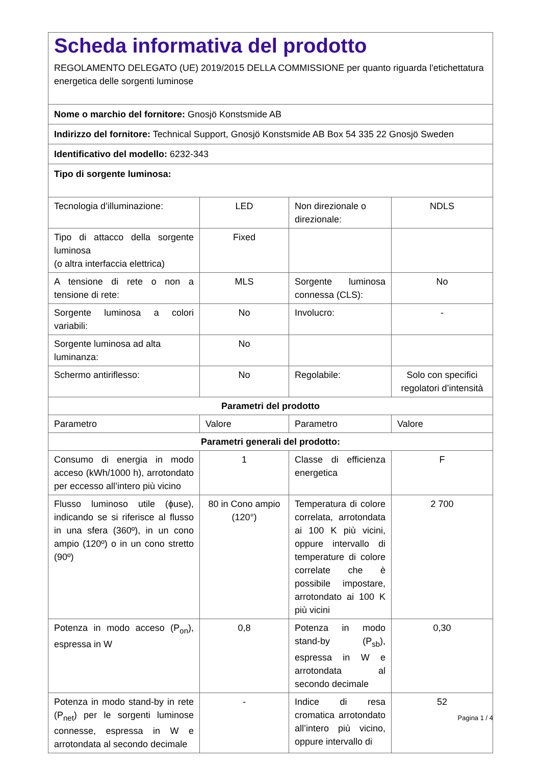| Scheda informativa del prodotto REGOLAMENTO DELEGATO (UE) 2019/2015 DELLA COMMISSIONE per quanto riguarda l'etichettatura energetica delle sorgenti luminose | | | |
| Nome o marchio del fornitore: Gnosjö Konstsmide AB | | | |
| Indirizzo del fornitore: Technical Support, Gnosjö Konstsmide AB Box 54 335 22 Gnosjö Sweden | | | |
| Identificativo del modello: 6232-343 | | | |
| Tipo di sorgente luminosa: | | | |
| Tecnologia d’illuminazione: | LED | Non direzionale o direzionale: | NDLS |
| Tipo di attacco della sorgente luminosa (o altra interfaccia elettrica) | Fixed | | |
| A tensione di rete o non a tensione di rete: | MLS | Sorgente luminosa connessa (CLS): | No |
| Sorgente luminosa a colori variabili: | No | Involucro: | - |
| Sorgente luminosa ad alta luminanza: | No | | |
| Schermo antiriflesso: | No | Regolabile: | Solo con specifici regolatori d’intensità |
| Parametri del prodotto | | | |
| Parametro | Valore | Parametro | Valore |
| Parametri generali del prodotto: | | | |
| Consumo di energia in modo acceso (kWh/1000 h), arrotondato per eccesso all’intero più vicino | 1 | Classe di efficienza energetica | F |
| Flusso luminoso utile (ϕuse), indicando se si riferisce al flusso in una sfera (360º), in un cono ampio (120º) o in un cono stretto (90º) | 80 in Cono ampio (120°) | Temperatura di colore correlata, arrotondata ai 100 K più vicini, oppure intervallo di temperature di colore correlate che è possibile impostare, arrotondato ai 100 K più vicini | 2 700 |
| Potenza in modo acceso (P<sub>on</sub>), espressa in W | 0,8 | Potenza in modo stand-by (P<sub>sb</sub>), espressa in W e arrotondata al secondo decimale | 0,30 |
| Potenza in modo stand-by in rete (P<sub>net</sub>) per le sorgenti luminose connesse, espressa in W e arrotondata al secondo decimale | - | Indice di resa cromatica arrotondato all’intero più vicino, oppure intervallo di | 52 |
Pagina 1 / 4